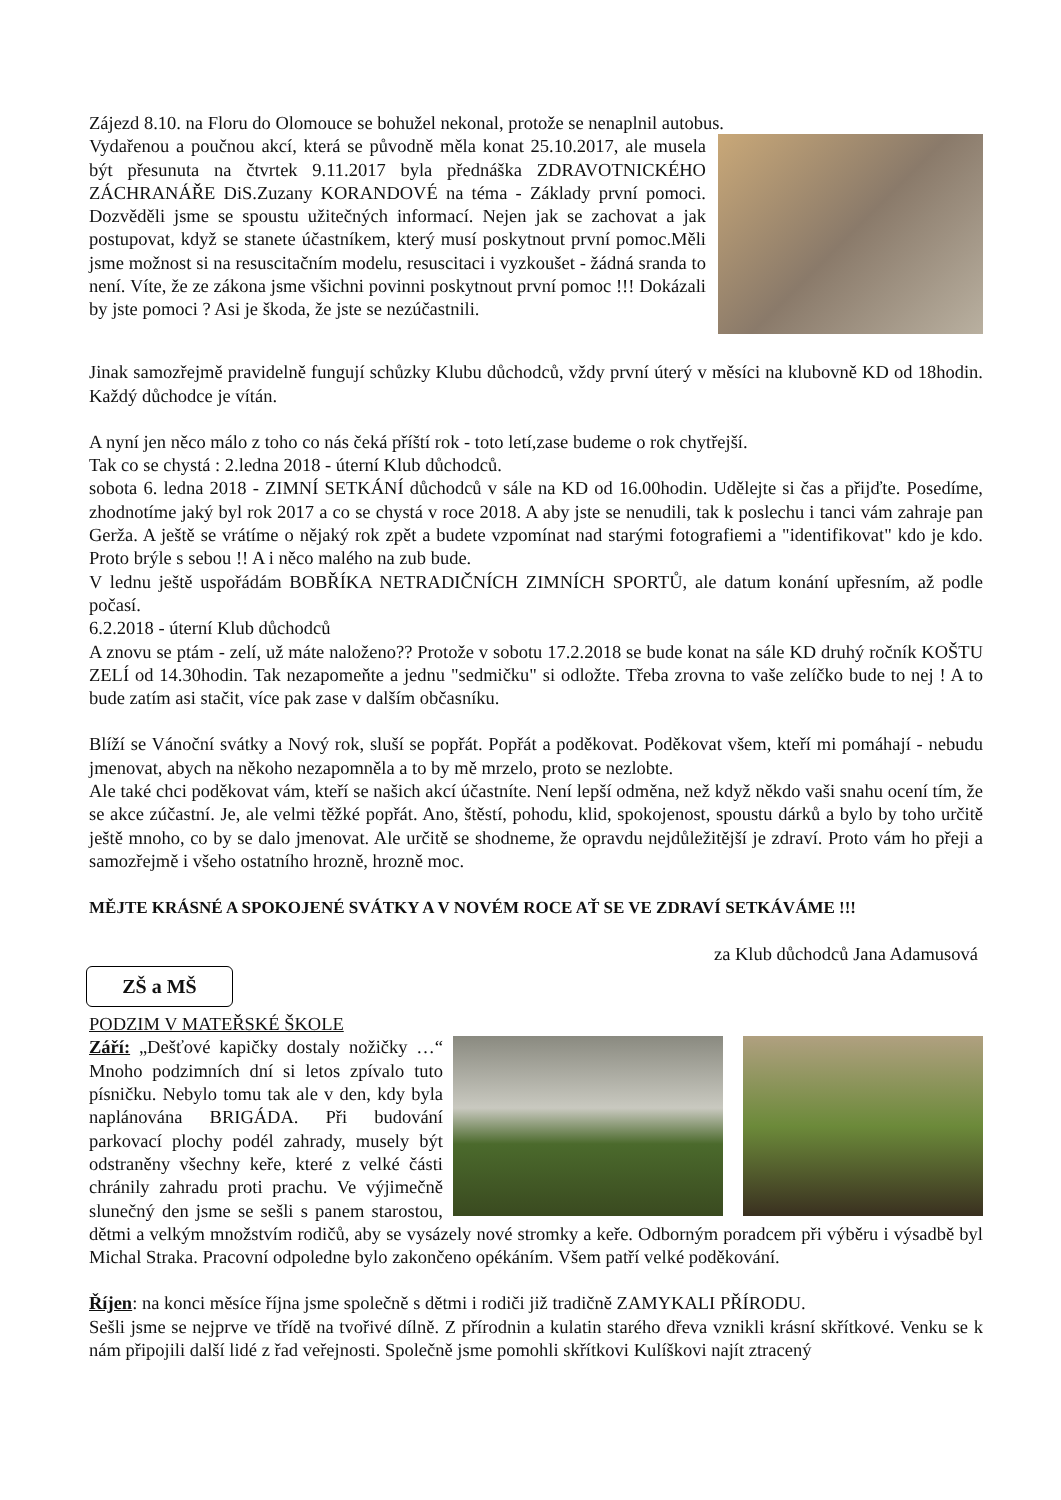Zájezd 8.10. na Floru do Olomouce se bohužel nekonal, protože se nenaplnil autobus.
Vydařenou a poučnou akcí, která se původně měla konat 25.10.2017, ale musela být přesunuta na čtvrtek 9.11.2017 byla přednáška ZDRAVOTNICKÉHO ZÁCHRANÁŘE DiS.Zuzany KORANDOVÉ na téma - Základy první pomoci. Dozvěděli jsme se spoustu užitečných informací. Nejen jak se zachovat a jak postupovat, když se stanete účastníkem, který musí poskytnout první pomoc.Měli jsme možnost si na resuscitačním modelu, resuscitaci i vyzkoušet - žádná sranda to není. Víte, že ze zákona jsme všichni povinni poskytnout první pomoc !!! Dokázali by jste pomoci ? Asi je škoda, že jste se nezúčastnili.
Jinak samozřejmě pravidelně fungují schůzky Klubu důchodců, vždy první úterý v měsíci na klubovně KD od 18hodin. Každý důchodce je vítán.
A nyní jen něco málo z toho co nás čeká příští rok - toto letí,zase budeme o rok chytřejší.
Tak co se chystá : 2.ledna 2018 - úterní Klub důchodců.
sobota 6. ledna 2018 - ZIMNÍ SETKÁNÍ důchodců v sále na KD od 16.00hodin. Udělejte si čas a přijďte. Posedíme, zhodnotíme jaký byl rok 2017 a co se chystá v roce 2018. A aby jste se nenudili, tak k poslechu i tanci vám zahraje pan Gerža. A ještě se vrátíme o nějaký rok zpět a budete vzpomínat nad starými fotografiemi a "identifikovat" kdo je kdo. Proto brýle s sebou !! A i něco malého na zub bude.
V lednu ještě uspořádám BOBŘÍKA NETRADIČNÍCH ZIMNÍCH SPORTŮ, ale datum konání upřesním, až podle počasí.
6.2.2018 - úterní Klub důchodců
A znovu se ptám - zelí, už máte naloženo?? Protože v sobotu 17.2.2018 se bude konat na sále KD druhý ročník KOŠTU ZELÍ od 14.30hodin. Tak nezapomeňte a jednu "sedmičku" si odložte. Třeba zrovna to vaše zelíčko bude to nej ! A to bude zatím asi stačit, více pak zase v dalším občasníku.
Blíží se Vánoční svátky a Nový rok, sluší se popřát. Popřát a poděkovat. Poděkovat všem, kteří mi pomáhají - nebudu jmenovat, abych na někoho nezapomněla a to by mě mrzelo, proto se nezlobte.
Ale také chci poděkovat vám, kteří se našich akcí účastníte. Není lepší odměna, než když někdo vaši snahu ocení tím, že se akce zúčastní. Je, ale velmi těžké popřát. Ano, štěstí, pohodu, klid, spokojenost, spoustu dárků a bylo by toho určitě ještě mnoho, co by se dalo jmenovat. Ale určitě se shodneme, že opravdu nejdůležitější je zdraví. Proto vám ho přeji a samozřejmě i všeho ostatního hrozně, hrozně moc.
MĚJTE KRÁSNÉ A SPOKOJENÉ SVÁTKY A V NOVÉM ROCE AŤ SE VE ZDRAVÍ SETKÁVÁME !!!
za Klub důchodců Jana Adamusová
ZŠ a MŠ
PODZIM V MATEŘSKÉ ŠKOLE
Září: „Dešťové kapičky dostaly nožičky …“ Mnoho podzimních dní si letos zpívalo tuto písničku. Nebylo tomu tak ale v den, kdy byla naplánována BRIGÁDA. Při budování parkovací plochy podél zahrady, musely být odstraněny všechny keře, které z velké části chránily zahradu proti prachu. Ve výjimečně slunečný den jsme se sešli s panem starostou, dětmi a velkým množstvím rodičů, aby se vysázely nové stromky a keře. Odborným poradcem při výběru i výsadbě byl Michal Straka. Pracovní odpoledne bylo zakončeno opékáním. Všem patří velké poděkování.
Říjen: na konci měsíce října jsme společně s dětmi i rodiči již tradičně ZAMYKALI PŘÍRODU.
Sešli jsme se nejprve ve třídě na tvořivé dílně. Z přírodnin a kulatin starého dřeva vznikli krásní skřítkové. Venku se k nám připojili další lidé z řad veřejnosti. Společně jsme pomohli skřítkovi Kulíškovi najít ztracený